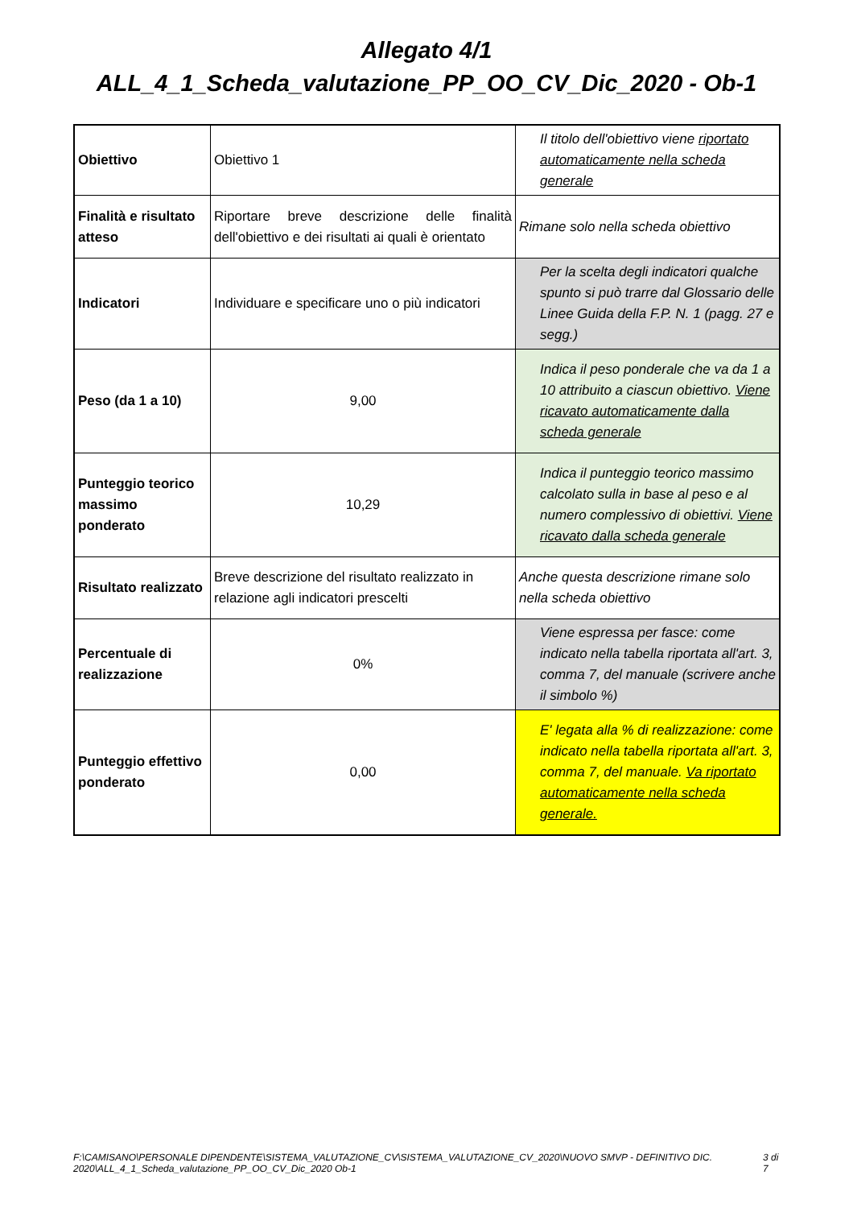Allegato 4/1
ALL_4_1_Scheda_valutazione_PP_OO_CV_Dic_2020 - Ob-1
| Obiettivo | Obiettivo 1 | Il titolo dell'obiettivo viene riportato automaticamente nella scheda generale |
| Finalità e risultato atteso | Riportare breve descrizione delle finalità dell'obiettivo e dei risultati ai quali è orientato | Rimane solo nella scheda obiettivo |
| Indicatori | Individuare e specificare uno o più indicatori | Per la scelta degli indicatori qualche spunto si può trarre dal Glossario delle Linee Guida della F.P. N. 1 (pagg. 27 e segg.) |
| Peso (da 1 a 10) | 9,00 | Indica il peso ponderale che va da 1 a 10 attribuito a ciascun obiettivo. Viene ricavato automaticamente dalla scheda generale |
| Punteggio teorico massimo ponderato | 10,29 | Indica il punteggio teorico massimo calcolato sulla in base al peso e al numero complessivo di obiettivi. Viene ricavato dalla scheda generale |
| Risultato realizzato | Breve descrizione del risultato realizzato in relazione agli indicatori prescelti | Anche questa descrizione rimane solo nella scheda obiettivo |
| Percentuale di realizzazione | 0% | Viene espressa per fasce: come indicato nella tabella riportata all'art. 3, comma 7, del manuale (scrivere anche il simbolo %) |
| Punteggio effettivo ponderato | 0,00 | E' legata alla % di realizzazione: come indicato nella tabella riportata all'art. 3, comma 7, del manuale. Va riportato automaticamente nella scheda generale. |
F:\CAMISANO\PERSONALE DIPENDENTE\SISTEMA_VALUTAZIONE_CV\SISTEMA_VALUTAZIONE_CV_2020\NUOVO SMVP - DEFINITIVO DIC. 2020\ALL_4_1_Scheda_valutazione_PP_OO_CV_Dic_2020 Ob-1 3 di 7